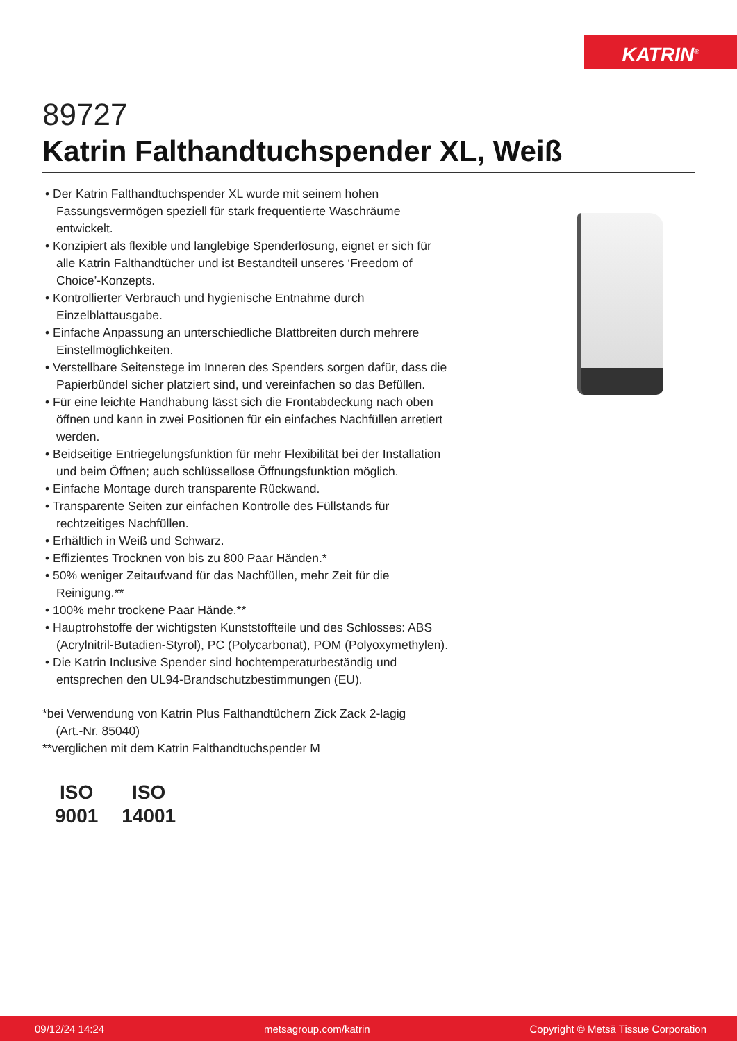KATRIN<sup>®</sup>
89727
Katrin Falthandtuchspender XL, Weiß
• Der Katrin Falthandtuchspender XL wurde mit seinem hohen Fassungsvermögen speziell für stark frequentierte Waschräume entwickelt.
• Konzipiert als flexible und langlebige Spenderlösung, eignet er sich für alle Katrin Falthandtücher und ist Bestandteil unseres ‘Freedom of Choice’-Konzepts.
• Kontrollierter Verbrauch und hygienische Entnahme durch Einzelblattausgabe.
• Einfache Anpassung an unterschiedliche Blattbreiten durch mehrere Einstellmöglichkeiten.
• Verstellbare Seitenstege im Inneren des Spenders sorgen dafür, dass die Papierbündel sicher platziert sind, und vereinfachen so das Befüllen.
• Für eine leichte Handhabung lässt sich die Frontabdeckung nach oben öffnen und kann in zwei Positionen für ein einfaches Nachfüllen arretiert werden.
• Beidseitige Entriegelungsfunktion für mehr Flexibilität bei der Installation und beim Öffnen; auch schlüssellose Öffnungsfunktion möglich.
• Einfache Montage durch transparente Rückwand.
• Transparente Seiten zur einfachen Kontrolle des Füllstands für rechtzeitiges Nachfüllen.
• Erhältlich in Weiß und Schwarz.
• Effizientes Trocknen von bis zu 800 Paar Händen.*
• 50% weniger Zeitaufwand für das Nachfüllen, mehr Zeit für die Reinigung.**
• 100% mehr trockene Paar Hände.**
• Hauptrohstoffe der wichtigsten Kunststoffteile und des Schlosses: ABS (Acrylnitril-Butadien-Styrol), PC (Polycarbonat), POM (Polyoxymethylen).
• Die Katrin Inclusive Spender sind hochtemperaturbeständig und entsprechen den UL94-Brandschutzbestimmungen (EU).
*bei Verwendung von Katrin Plus Falthandtüchern Zick Zack 2-lagig
(Art.-Nr. 85040)
**verglichen mit dem Katrin Falthandtuchspender M
ISO
9001
ISO
14001
09/12/24 14:24 metsagroup.com/katrin Copyright © Metsä Tissue Corporation